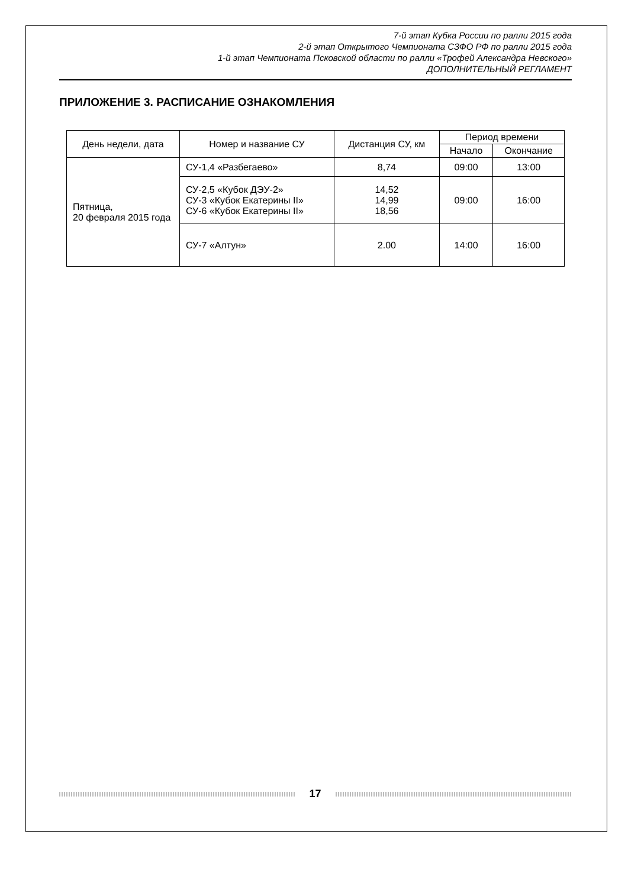7-й этап Кубка России по ралли 2015 года
2-й этап Открытого Чемпионата СЗФО РФ по ралли 2015 года
1-й этап Чемпионата Псковской области по ралли «Трофей Александра Невского»
ДОПОЛНИТЕЛЬНЫЙ РЕГЛАМЕНТ
ПРИЛОЖЕНИЕ 3. РАСПИСАНИЕ ОЗНАКОМЛЕНИЯ
| День недели, дата | Номер и название СУ | Дистанция СУ, км | Период времени | |
| --- | --- | --- | --- | --- |
| | | | Начало | Окончание |
| Пятница, 20 февраля 2015 года | СУ-1,4 «Разбегаево» | 8,74 | 09:00 | 13:00 |
| | СУ-2,5 «Кубок ДЭУ-2» СУ-3 «Кубок Екатерины II» СУ-6 «Кубок Екатерины II» | 14,52 14,99 18,56 | 09:00 | 16:00 |
| | СУ-7 «Алтун» | 2.00 | 14:00 | 16:00 |
17